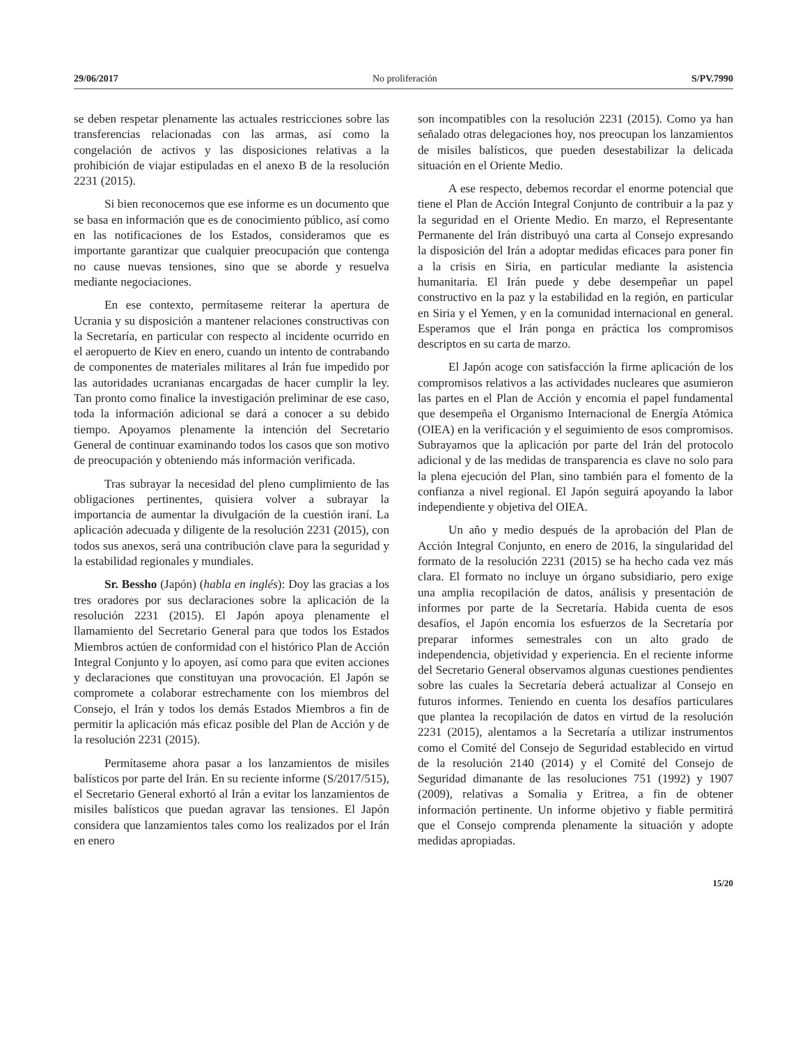29/06/2017 No proliferación S/PV.7990
se deben respetar plenamente las actuales restricciones sobre las transferencias relacionadas con las armas, así como la congelación de activos y las disposiciones relativas a la prohibición de viajar estipuladas en el anexo B de la resolución 2231 (2015).
Si bien reconocemos que ese informe es un documento que se basa en información que es de conocimiento público, así como en las notificaciones de los Estados, consideramos que es importante garantizar que cualquier preocupación que contenga no cause nuevas tensiones, sino que se aborde y resuelva mediante negociaciones.
En ese contexto, permítaseme reiterar la apertura de Ucrania y su disposición a mantener relaciones constructivas con la Secretaría, en particular con respecto al incidente ocurrido en el aeropuerto de Kiev en enero, cuando un intento de contrabando de componentes de materiales militares al Irán fue impedido por las autoridades ucranianas encargadas de hacer cumplir la ley. Tan pronto como finalice la investigación preliminar de ese caso, toda la información adicional se dará a conocer a su debido tiempo. Apoyamos plenamente la intención del Secretario General de continuar examinando todos los casos que son motivo de preocupación y obteniendo más información verificada.
Tras subrayar la necesidad del pleno cumplimiento de las obligaciones pertinentes, quisiera volver a subrayar la importancia de aumentar la divulgación de la cuestión iraní. La aplicación adecuada y diligente de la resolución 2231 (2015), con todos sus anexos, será una contribución clave para la seguridad y la estabilidad regionales y mundiales.
Sr. Bessho (Japón) (habla en inglés): Doy las gracias a los tres oradores por sus declaraciones sobre la aplicación de la resolución 2231 (2015). El Japón apoya plenamente el llamamiento del Secretario General para que todos los Estados Miembros actúen de conformidad con el histórico Plan de Acción Integral Conjunto y lo apoyen, así como para que eviten acciones y declaraciones que constituyan una provocación. El Japón se compromete a colaborar estrechamente con los miembros del Consejo, el Irán y todos los demás Estados Miembros a fin de permitir la aplicación más eficaz posible del Plan de Acción y de la resolución 2231 (2015).
Permítaseme ahora pasar a los lanzamientos de misiles balísticos por parte del Irán. En su reciente informe (S/2017/515), el Secretario General exhortó al Irán a evitar los lanzamientos de misiles balísticos que puedan agravar las tensiones. El Japón considera que lanzamientos tales como los realizados por el Irán en enero
son incompatibles con la resolución 2231 (2015). Como ya han señalado otras delegaciones hoy, nos preocupan los lanzamientos de misiles balísticos, que pueden desestabilizar la delicada situación en el Oriente Medio.
A ese respecto, debemos recordar el enorme potencial que tiene el Plan de Acción Integral Conjunto de contribuir a la paz y la seguridad en el Oriente Medio. En marzo, el Representante Permanente del Irán distribuyó una carta al Consejo expresando la disposición del Irán a adoptar medidas eficaces para poner fin a la crisis en Siria, en particular mediante la asistencia humanitaria. El Irán puede y debe desempeñar un papel constructivo en la paz y la estabilidad en la región, en particular en Siria y el Yemen, y en la comunidad internacional en general. Esperamos que el Irán ponga en práctica los compromisos descriptos en su carta de marzo.
El Japón acoge con satisfacción la firme aplicación de los compromisos relativos a las actividades nucleares que asumieron las partes en el Plan de Acción y encomia el papel fundamental que desempeña el Organismo Internacional de Energía Atómica (OIEA) en la verificación y el seguimiento de esos compromisos. Subrayamos que la aplicación por parte del Irán del protocolo adicional y de las medidas de transparencia es clave no solo para la plena ejecución del Plan, sino también para el fomento de la confianza a nivel regional. El Japón seguirá apoyando la labor independiente y objetiva del OIEA.
Un año y medio después de la aprobación del Plan de Acción Integral Conjunto, en enero de 2016, la singularidad del formato de la resolución 2231 (2015) se ha hecho cada vez más clara. El formato no incluye un órgano subsidiario, pero exige una amplia recopilación de datos, análisis y presentación de informes por parte de la Secretaría. Habida cuenta de esos desafíos, el Japón encomia los esfuerzos de la Secretaría por preparar informes semestrales con un alto grado de independencia, objetividad y experiencia. En el reciente informe del Secretario General observamos algunas cuestiones pendientes sobre las cuales la Secretaría deberá actualizar al Consejo en futuros informes. Teniendo en cuenta los desafíos particulares que plantea la recopilación de datos en virtud de la resolución 2231 (2015), alentamos a la Secretaría a utilizar instrumentos como el Comité del Consejo de Seguridad establecido en virtud de la resolución 2140 (2014) y el Comité del Consejo de Seguridad dimanante de las resoluciones 751 (1992) y 1907 (2009), relativas a Somalia y Eritrea, a fin de obtener información pertinente. Un informe objetivo y fiable permitirá que el Consejo comprenda plenamente la situación y adopte medidas apropiadas.
15/20